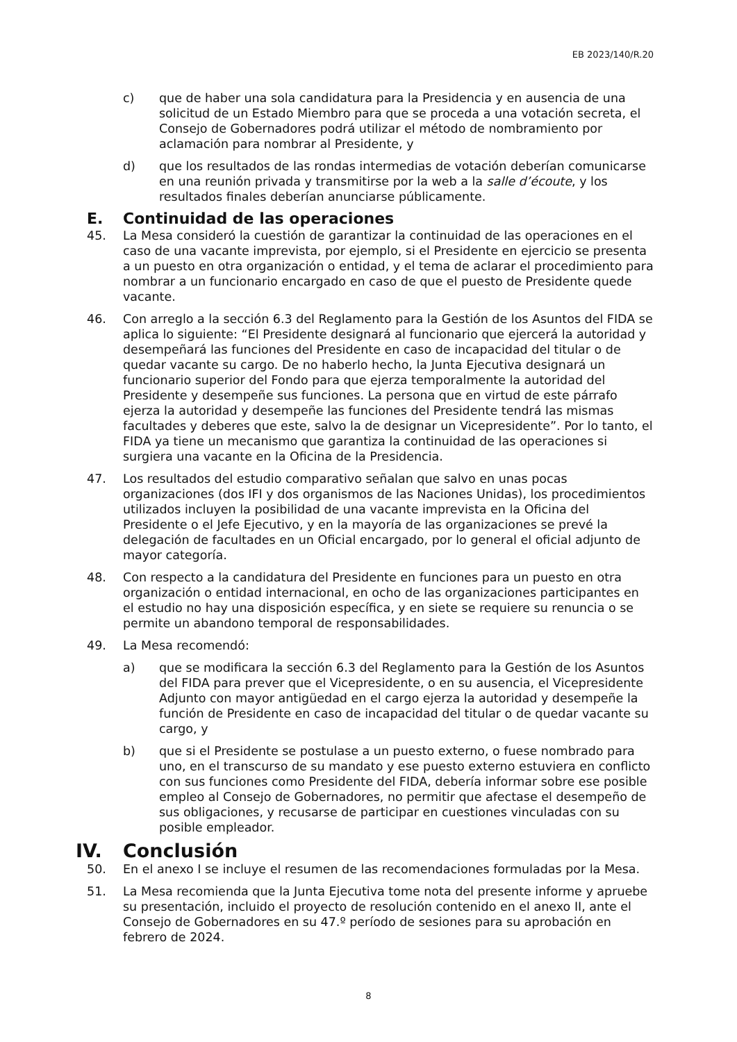EB 2023/140/R.20
c) que de haber una sola candidatura para la Presidencia y en ausencia de una solicitud de un Estado Miembro para que se proceda a una votación secreta, el Consejo de Gobernadores podrá utilizar el método de nombramiento por aclamación para nombrar al Presidente, y
d) que los resultados de las rondas intermedias de votación deberían comunicarse en una reunión privada y transmitirse por la web a la salle d’écoute, y los resultados finales deberían anunciarse públicamente.
E. Continuidad de las operaciones
45. La Mesa consideró la cuestión de garantizar la continuidad de las operaciones en el caso de una vacante imprevista, por ejemplo, si el Presidente en ejercicio se presenta a un puesto en otra organización o entidad, y el tema de aclarar el procedimiento para nombrar a un funcionario encargado en caso de que el puesto de Presidente quede vacante.
46. Con arreglo a la sección 6.3 del Reglamento para la Gestión de los Asuntos del FIDA se aplica lo siguiente: “El Presidente designará al funcionario que ejercerá la autoridad y desempeñará las funciones del Presidente en caso de incapacidad del titular o de quedar vacante su cargo. De no haberlo hecho, la Junta Ejecutiva designará un funcionario superior del Fondo para que ejerza temporalmente la autoridad del Presidente y desempeñe sus funciones. La persona que en virtud de este párrafo ejerza la autoridad y desempeñe las funciones del Presidente tendrá las mismas facultades y deberes que este, salvo la de designar un Vicepresidente”. Por lo tanto, el FIDA ya tiene un mecanismo que garantiza la continuidad de las operaciones si surgiera una vacante en la Oficina de la Presidencia.
47. Los resultados del estudio comparativo señalan que salvo en unas pocas organizaciones (dos IFI y dos organismos de las Naciones Unidas), los procedimientos utilizados incluyen la posibilidad de una vacante imprevista en la Oficina del Presidente o el Jefe Ejecutivo, y en la mayoría de las organizaciones se prevé la delegación de facultades en un Oficial encargado, por lo general el oficial adjunto de mayor categoría.
48. Con respecto a la candidatura del Presidente en funciones para un puesto en otra organización o entidad internacional, en ocho de las organizaciones participantes en el estudio no hay una disposición específica, y en siete se requiere su renuncia o se permite un abandono temporal de responsabilidades.
49. La Mesa recomendó:
a) que se modificara la sección 6.3 del Reglamento para la Gestión de los Asuntos del FIDA para prever que el Vicepresidente, o en su ausencia, el Vicepresidente Adjunto con mayor antigüedad en el cargo ejerza la autoridad y desempeñe la función de Presidente en caso de incapacidad del titular o de quedar vacante su cargo, y
b) que si el Presidente se postulase a un puesto externo, o fuese nombrado para uno, en el transcurso de su mandato y ese puesto externo estuviera en conflicto con sus funciones como Presidente del FIDA, debería informar sobre ese posible empleo al Consejo de Gobernadores, no permitir que afectase el desempeño de sus obligaciones, y recusarse de participar en cuestiones vinculadas con su posible empleador.
IV. Conclusión
50. En el anexo I se incluye el resumen de las recomendaciones formuladas por la Mesa.
51. La Mesa recomienda que la Junta Ejecutiva tome nota del presente informe y apruebe su presentación, incluido el proyecto de resolución contenido en el anexo II, ante el Consejo de Gobernadores en su 47.º período de sesiones para su aprobación en febrero de 2024.
8